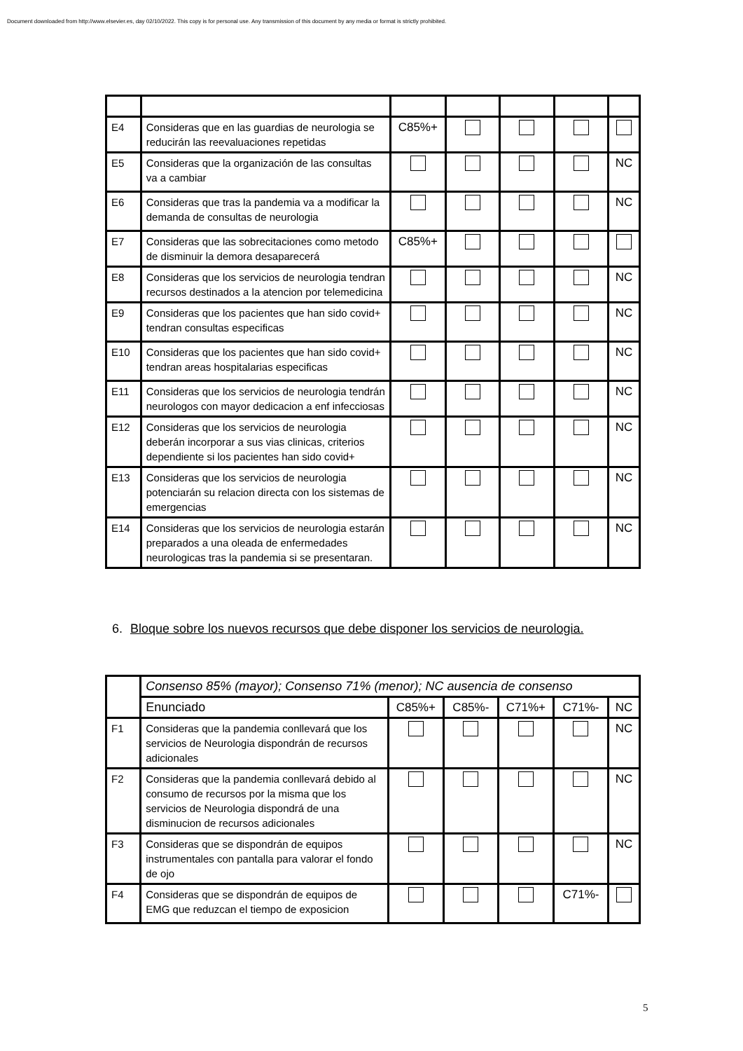Document downloaded from http://www.elsevier.es, day 02/10/2022. This copy is for personal use. Any transmission of this document by any media or format is strictly prohibited.
| E4 | Consideras que en las guardias de neurologia se reducirán las reevaluaciones repetidas | C85%+ | | | | |
| E5 | Consideras que la organización de las consultas va a cambiar | | | | | NC |
| E6 | Consideras que tras la pandemia va a modificar la demanda de consultas de neurologia | | | | | NC |
| E7 | Consideras que las sobrecitaciones como metodo de disminuir la demora desaparecerá | C85%+ | | | | |
| E8 | Consideras que los servicios de neurologia tendran recursos destinados a la atencion por telemedicina | | | | | NC |
| E9 | Consideras que los pacientes que han sido covid+ tendran consultas especificas | | | | | NC |
| E10 | Consideras que los pacientes que han sido covid+ tendran areas hospitalarias especificas | | | | | NC |
| E11 | Consideras que los servicios de neurologia tendrán neurologos con mayor dedicacion a enf infecciosas | | | | | NC |
| E12 | Consideras que los servicios de neurologia deberán incorporar a sus vias clinicas, criterios dependiente si los pacientes han sido covid+ | | | | | NC |
| E13 | Consideras que los servicios de neurologia potenciarán su relacion directa con los sistemas de emergencias | | | | | NC |
| E14 | Consideras que los servicios de neurologia estarán preparados a una oleada de enfermedades neurologicas tras la pandemia si se presentaran. | | | | | NC |
6. Bloque sobre los nuevos recursos que debe disponer los servicios de neurologia.
| | Consenso 85% (mayor); Consenso 71% (menor); NC ausencia de consenso | | | | | |
| | Enunciado | C85%+ | C85%- | C71%+ | C71%- | NC |
| F1 | Consideras que la pandemia conllevará que los servicios de Neurologia dispondrán de recursos adicionales | | | | | NC |
| F2 | Consideras que la pandemia conllevará debido al consumo de recursos por la misma que los servicios de Neurologia dispondrá de una disminucion de recursos adicionales | | | | | NC |
| F3 | Consideras que se dispondrán de equipos instrumentales con pantalla para valorar el fondo de ojo | | | | | NC |
| F4 | Consideras que se dispondrán de equipos de EMG que reduzcan el tiempo de exposicion | | | | C71%- | |
5